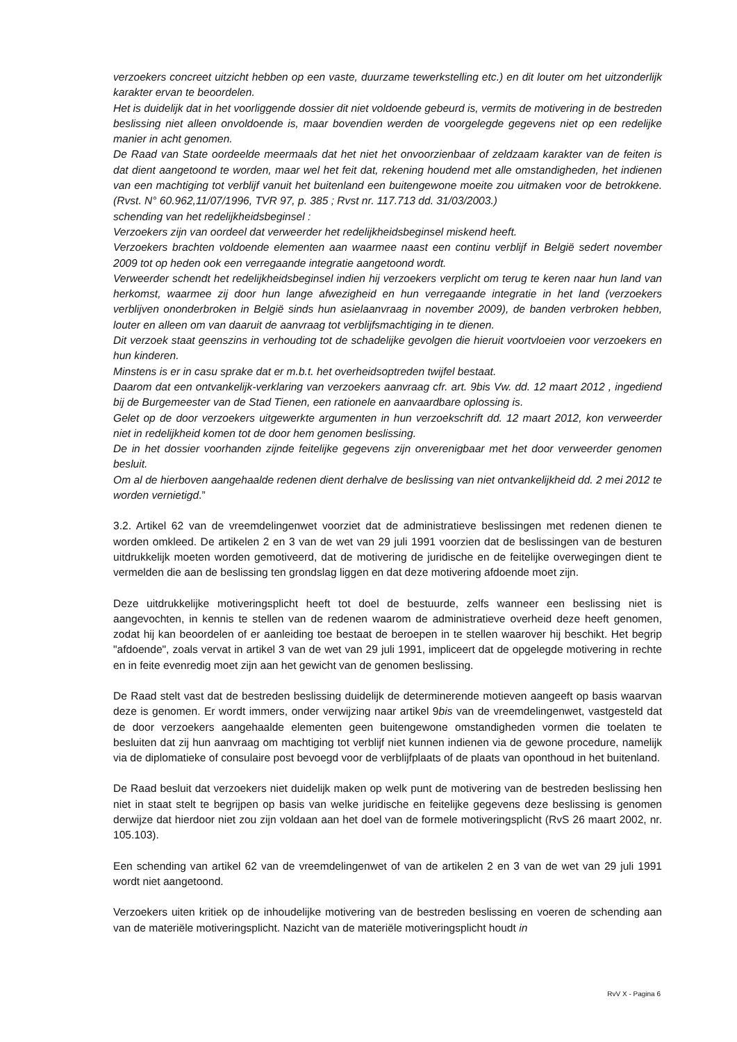verzoekers concreet uitzicht hebben op een vaste, duurzame tewerkstelling etc.) en dit louter om het uitzonderlijk karakter ervan te beoordelen.
Het is duidelijk dat in het voorliggende dossier dit niet voldoende gebeurd is, vermits de motivering in de bestreden beslissing niet alleen onvoldoende is, maar bovendien werden de voorgelegde gegevens niet op een redelijke manier in acht genomen.
De Raad van State oordeelde meermaals dat het niet het onvoorzienbaar of zeldzaam karakter van de feiten is dat dient aangetoond te worden, maar wel het feit dat, rekening houdend met alle omstandigheden, het indienen van een machtiging tot verblijf vanuit het buitenland een buitengewone moeite zou uitmaken voor de betrokkene. (Rvst. N° 60.962,11/07/1996, TVR 97, p. 385 ; Rvst nr. 117.713 dd. 31/03/2003.)
schending van het redelijkheidsbeginsel :
Verzoekers zijn van oordeel dat verweerder het redelijkheidsbeginsel miskend heeft.
Verzoekers brachten voldoende elementen aan waarmee naast een continu verblijf in België sedert november 2009 tot op heden ook een verregaande integratie aangetoond wordt.
Verweerder schendt het redelijkheidsbeginsel indien hij verzoekers verplicht om terug te keren naar hun land van herkomst, waarmee zij door hun lange afwezigheid en hun verregaande integratie in het land (verzoekers verblijven ononderbroken in België sinds hun asielaanvraag in november 2009), de banden verbroken hebben, louter en alleen om van daaruit de aanvraag tot verblijfsmachtiging in te dienen.
Dit verzoek staat geenszins in verhouding tot de schadelijke gevolgen die hieruit voortvloeien voor verzoekers en hun kinderen.
Minstens is er in casu sprake dat er m.b.t. het overheidsoptreden twijfel bestaat.
Daarom dat een ontvankelijk-verklaring van verzoekers aanvraag cfr. art. 9bis Vw. dd. 12 maart 2012 , ingediend bij de Burgemeester van de Stad Tienen, een rationele en aanvaardbare oplossing is.
Gelet op de door verzoekers uitgewerkte argumenten in hun verzoekschrift dd. 12 maart 2012, kon verweerder niet in redelijkheid komen tot de door hem genomen beslissing.
De in het dossier voorhanden zijnde feitelijke gegevens zijn onverenigbaar met het door verweerder genomen besluit.
Om al de hierboven aangehaalde redenen dient derhalve de beslissing van niet ontvankelijkheid dd. 2 mei 2012 te worden vernietigd.”
3.2. Artikel 62 van de vreemdelingenwet voorziet dat de administratieve beslissingen met redenen dienen te worden omkleed. De artikelen 2 en 3 van de wet van 29 juli 1991 voorzien dat de beslissingen van de besturen uitdrukkelijk moeten worden gemotiveerd, dat de motivering de juridische en de feitelijke overwegingen dient te vermelden die aan de beslissing ten grondslag liggen en dat deze motivering afdoende moet zijn.
Deze uitdrukkelijke motiveringsplicht heeft tot doel de bestuurde, zelfs wanneer een beslissing niet is aangevochten, in kennis te stellen van de redenen waarom de administratieve overheid deze heeft genomen, zodat hij kan beoordelen of er aanleiding toe bestaat de beroepen in te stellen waarover hij beschikt. Het begrip "afdoende", zoals vervat in artikel 3 van de wet van 29 juli 1991, impliceert dat de opgelegde motivering in rechte en in feite evenredig moet zijn aan het gewicht van de genomen beslissing.
De Raad stelt vast dat de bestreden beslissing duidelijk de determinerende motieven aangeeft op basis waarvan deze is genomen. Er wordt immers, onder verwijzing naar artikel 9bis van de vreemdelingenwet, vastgesteld dat de door verzoekers aangehaalde elementen geen buitengewone omstandigheden vormen die toelaten te besluiten dat zij hun aanvraag om machtiging tot verblijf niet kunnen indienen via de gewone procedure, namelijk via de diplomatieke of consulaire post bevoegd voor de verblijfplaats of de plaats van oponthoud in het buitenland.
De Raad besluit dat verzoekers niet duidelijk maken op welk punt de motivering van de bestreden beslissing hen niet in staat stelt te begrijpen op basis van welke juridische en feitelijke gegevens deze beslissing is genomen derwijze dat hierdoor niet zou zijn voldaan aan het doel van de formele motiveringsplicht (RvS 26 maart 2002, nr. 105.103).
Een schending van artikel 62 van de vreemdelingenwet of van de artikelen 2 en 3 van de wet van 29 juli 1991 wordt niet aangetoond.
Verzoekers uiten kritiek op de inhoudelijke motivering van de bestreden beslissing en voeren de schending aan van de materiële motiveringsplicht. Nazicht van de materiële motiveringsplicht houdt in
RvV X - Pagina 6